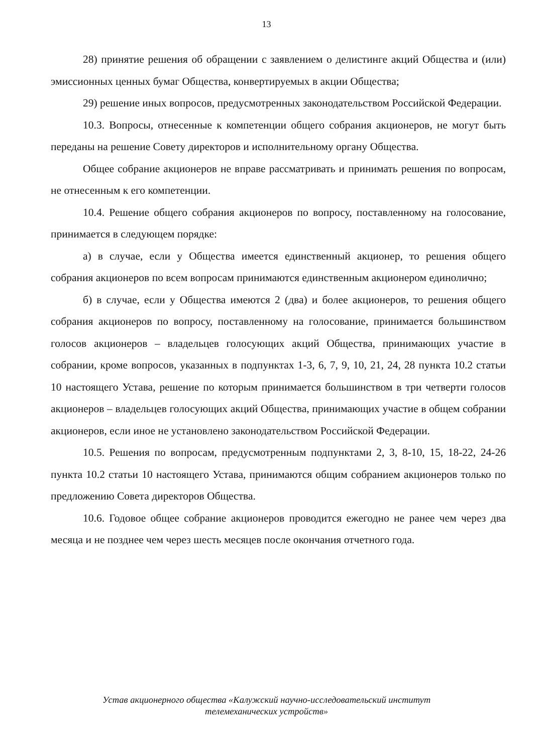13
28) принятие решения об обращении с заявлением о делистинге акций Общества и (или) эмиссионных ценных бумаг Общества, конвертируемых в акции Общества;
29) решение иных вопросов, предусмотренных законодательством Российской Федерации.
10.3. Вопросы, отнесенные к компетенции общего собрания акционеров, не могут быть переданы на решение Совету директоров и исполнительному органу Общества.
Общее собрание акционеров не вправе рассматривать и принимать решения по вопросам, не отнесенным к его компетенции.
10.4. Решение общего собрания акционеров по вопросу, поставленному на голосование, принимается в следующем порядке:
а) в случае, если у Общества имеется единственный акционер, то решения общего собрания акционеров по всем вопросам принимаются единственным акционером единолично;
б) в случае, если у Общества имеются 2 (два) и более акционеров, то решения общего собрания акционеров по вопросу, поставленному на голосование, принимается большинством голосов акционеров – владельцев голосующих акций Общества, принимающих участие в собрании, кроме вопросов, указанных в подпунктах 1-3, 6, 7, 9, 10, 21, 24, 28 пункта 10.2 статьи 10 настоящего Устава, решение по которым принимается большинством в три четверти голосов акционеров – владельцев голосующих акций Общества, принимающих участие в общем собрании акционеров, если иное не установлено законодательством Российской Федерации.
10.5. Решения по вопросам, предусмотренным подпунктами 2, 3, 8-10, 15, 18-22, 24-26 пункта 10.2 статьи 10 настоящего Устава, принимаются общим собранием акционеров только по предложению Совета директоров Общества.
10.6. Годовое общее собрание акционеров проводится ежегодно не ранее чем через два месяца и не позднее чем через шесть месяцев после окончания отчетного года.
Устав акционерного общества «Калужский научно-исследовательский институт
телемеханических устройств»